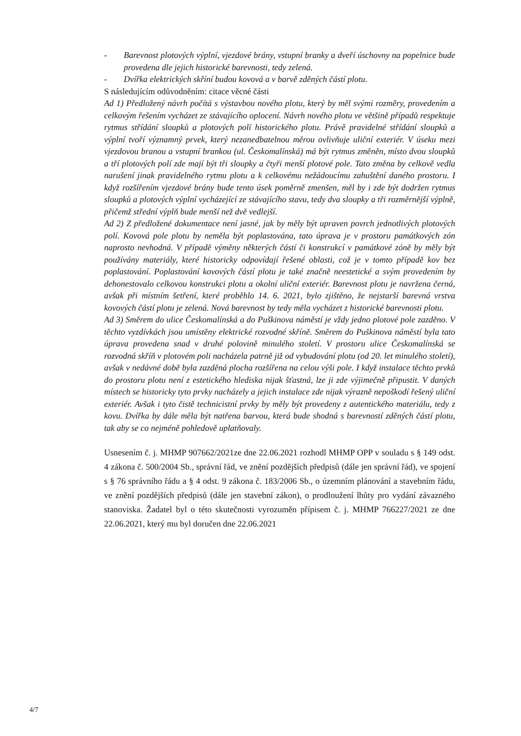- Barevnost plotových výplní, vjezdové brány, vstupní branky a dveří úschovny na popelnice bude provedena dle jejich historické barevnosti, tedy zelená.
- Dvířka elektrických skříní budou kovová a v barvě zděných částí plotu.
S následujícím odůvodněním: citace věcné části
Ad 1) Předložený návrh počítá s výstavbou nového plotu, který by měl svými rozměry, provedením a celkovým řešením vycházet ze stávajícího oplocení. Návrh nového plotu ve většině případů respektuje rytmus střídání sloupků a plotových polí historického plotu. Právě pravidelné střídání sloupků a výplní tvoří významný prvek, který nezanedbatelnou měrou ovlivňuje uliční exteriér. V úseku mezi vjezdovou branou a vstupní brankou (ul. Českomalínská) má být rytmus změněn, místo dvou sloupků a tří plotových polí zde mají být tři sloupky a čtyři menší plotové pole. Tato změna by celkově vedla narušení jinak pravidelného rytmu plotu a k celkovému nežádoucímu zahuštění daného prostoru. I když rozšířením vjezdové brány bude tento úsek poměrně zmenšen, měl by i zde být dodržen rytmus sloupků a plotových výplní vycházející ze stávajícího stavu, tedy dva sloupky a tři rozměrnější výplně, přičemž střední výplň bude menší než dvě vedlejší.
Ad 2) Z předložené dokumentace není jasné, jak by měly být upraven povrch jednotlivých plotových polí. Kovová pole plotu by neměla být poplastována, tato úprava je v prostoru památkových zón naprosto nevhodná. V případě výměny některých částí či konstrukcí v památkové zóně by měly být používány materiály, které historicky odpovídají řešené oblasti, což je v tomto případě kov bez poplastování. Poplastování kovových částí plotu je také značně neestetické a svým provedením by dehonestovalo celkovou konstrukci plotu a okolní uliční exteriér. Barevnost plotu je navržena černá, avšak při místním šetření, které proběhlo 14. 6. 2021, bylo zjištěno, že nejstarší barevná vrstva kovových částí plotu je zelená. Nová barevnost by tedy měla vycházet z historické barevnosti plotu.
Ad 3) Směrem do ulice Českomalínská a do Puškinova náměstí je vždy jedno plotové pole zazděno. V těchto vyzdívkách jsou umístěny elektrické rozvodné skříně. Směrem do Puškinova náměstí byla tato úprava provedena snad v druhé polovině minulého století. V prostoru ulice Českomalínská se rozvodná skříň v plotovém poli nacházela patrně již od vybudování plotu (od 20. let minulého století), avšak v nedávné době byla zazděná plocha rozšířena na celou výši pole. I když instalace těchto prvků do prostoru plotu není z estetického hlediska nijak šťastná, lze ji zde výjimečně připustit. V daných místech se historicky tyto prvky nacházely a jejich instalace zde nijak výrazně nepoškodí řešený uliční exteriér. Avšak i tyto čistě technicistní prvky by měly být provedeny z autentického materiálu, tedy z kovu. Dvířka by dále měla být natřena barvou, která bude shodná s barevností zděných částí plotu, tak aby se co nejméně pohledově uplatňovaly.
Usnesením č. j. MHMP 907662/2021ze dne 22.06.2021 rozhodl MHMP OPP v souladu s § 149 odst. 4 zákona č. 500/2004 Sb., správní řád, ve znění pozdějších předpisů (dále jen správní řád), ve spojení s § 76 správního řádu a § 4 odst. 9 zákona č. 183/2006 Sb., o územním plánování a stavebním řádu, ve znění pozdějších předpisů (dále jen stavební zákon), o prodloužení lhůty pro vydání závazného stanoviska. Žadatel byl o této skutečnosti vyrozuměn přípisem č. j. MHMP 766227/2021 ze dne 22.06.2021, který mu byl doručen dne 22.06.2021
4/7